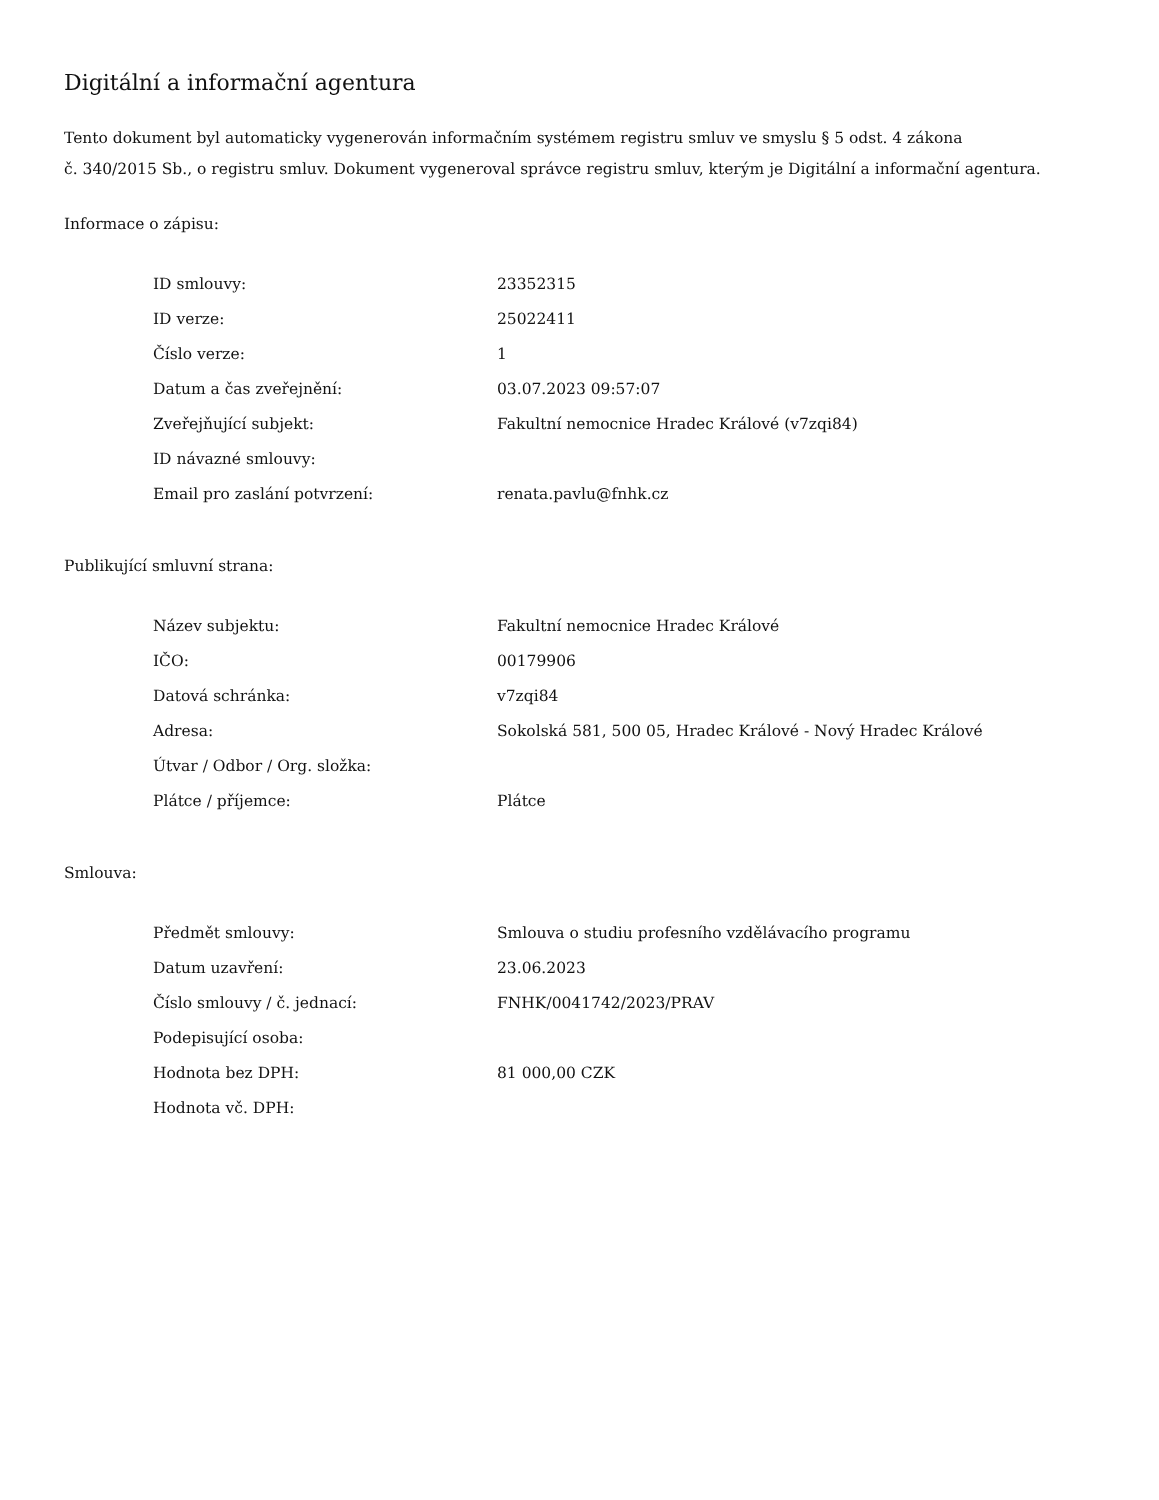Digitální a informační agentura
Tento dokument byl automaticky vygenerován informačním systémem registru smluv ve smyslu § 5 odst. 4 zákona
č. 340/2015 Sb., o registru smluv. Dokument vygeneroval správce registru smluv, kterým je Digitální a informační agentura.
Informace o zápisu:
| ID smlouvy: | 23352315 |
| ID verze: | 25022411 |
| Číslo verze: | 1 |
| Datum a čas zveřejnění: | 03.07.2023 09:57:07 |
| Zveřejňující subjekt: | Fakultní nemocnice Hradec Králové (v7zqi84) |
| ID návazné smlouvy: | |
| Email pro zaslání potvrzení: | renata.pavlu@fnhk.cz |
Publikující smluvní strana:
| Název subjektu: | Fakultní nemocnice Hradec Králové |
| IČO: | 00179906 |
| Datová schránka: | v7zqi84 |
| Adresa: | Sokolská 581, 500 05, Hradec Králové - Nový Hradec Králové |
| Útvar / Odbor / Org. složka: | |
| Plátce / příjemce: | Plátce |
Smlouva:
| Předmět smlouvy: | Smlouva o studiu profesního vzdělávacího programu |
| Datum uzavření: | 23.06.2023 |
| Číslo smlouvy / č. jednací: | FNHK/0041742/2023/PRAV |
| Podepisující osoba: | |
| Hodnota bez DPH: | 81 000,00 CZK |
| Hodnota vč. DPH: | |